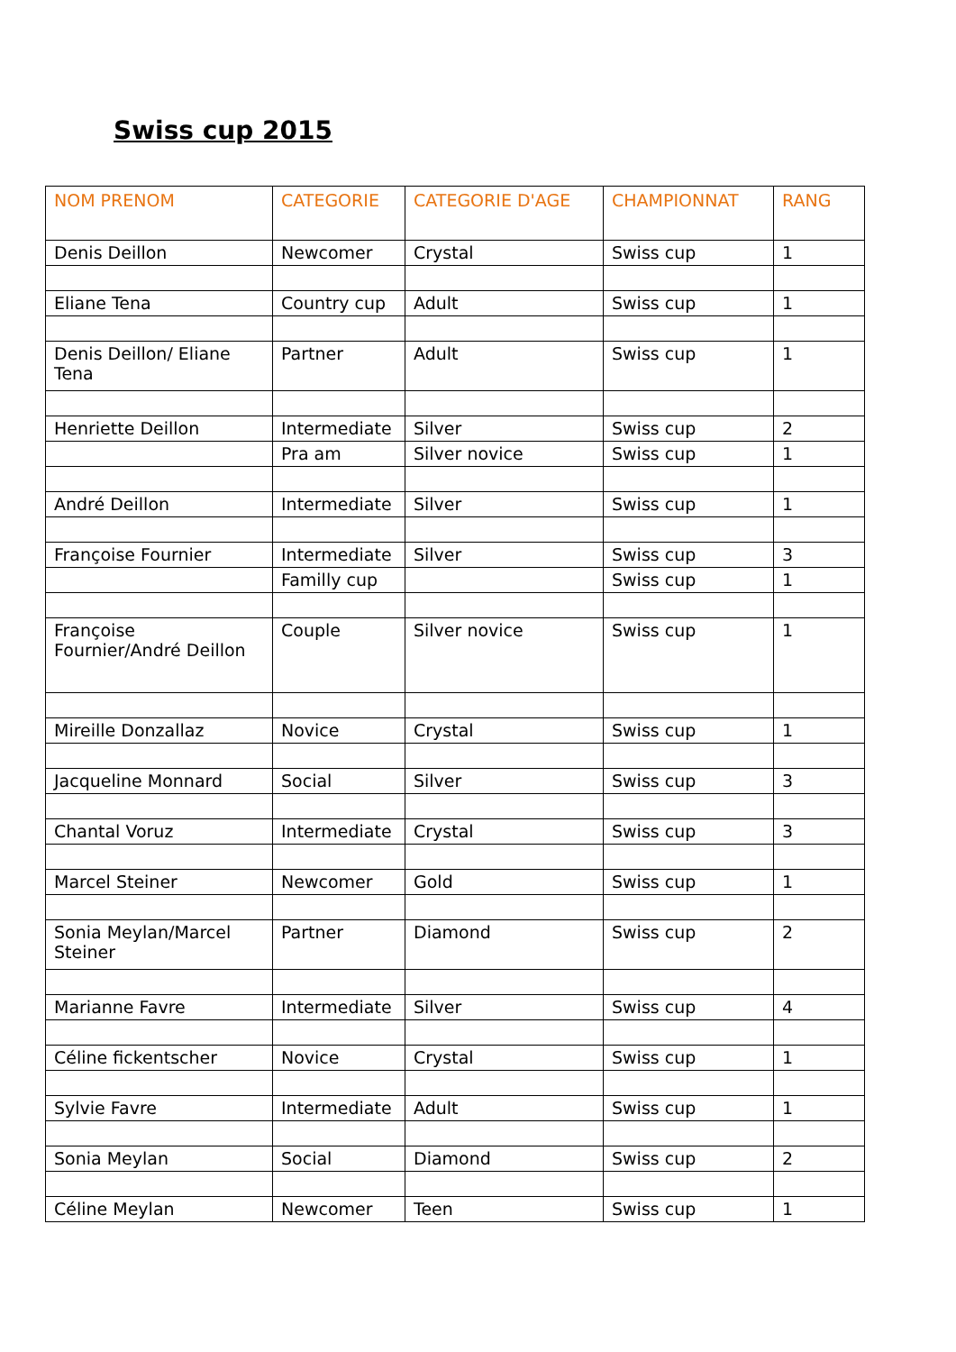Swiss cup 2015
| NOM PRENOM | CATEGORIE | CATEGORIE D'AGE | CHAMPIONNAT | RANG |
| --- | --- | --- | --- | --- |
| Denis Deillon | Newcomer | Crystal | Swiss cup | 1 |
| Eliane Tena | Country cup | Adult | Swiss cup | 1 |
| Denis Deillon/ Eliane Tena | Partner | Adult | Swiss cup | 1 |
| Henriette Deillon | Intermediate | Silver | Swiss cup | 2 |
| | Pra am | Silver novice | Swiss cup | 1 |
| André Deillon | Intermediate | Silver | Swiss cup | 1 |
| Françoise Fournier | Intermediate | Silver | Swiss cup | 3 |
| | Familly cup | | Swiss cup | 1 |
| Françoise Fournier/André Deillon | Couple | Silver novice | Swiss cup | 1 |
| Mireille Donzallaz | Novice | Crystal | Swiss cup | 1 |
| Jacqueline Monnard | Social | Silver | Swiss cup | 3 |
| Chantal Voruz | Intermediate | Crystal | Swiss cup | 3 |
| Marcel Steiner | Newcomer | Gold | Swiss cup | 1 |
| Sonia Meylan/Marcel Steiner | Partner | Diamond | Swiss cup | 2 |
| Marianne Favre | Intermediate | Silver | Swiss cup | 4 |
| Céline fickentscher | Novice | Crystal | Swiss cup | 1 |
| Sylvie Favre | Intermediate | Adult | Swiss cup | 1 |
| Sonia Meylan | Social | Diamond | Swiss cup | 2 |
| Céline Meylan | Newcomer | Teen | Swiss cup | 1 |